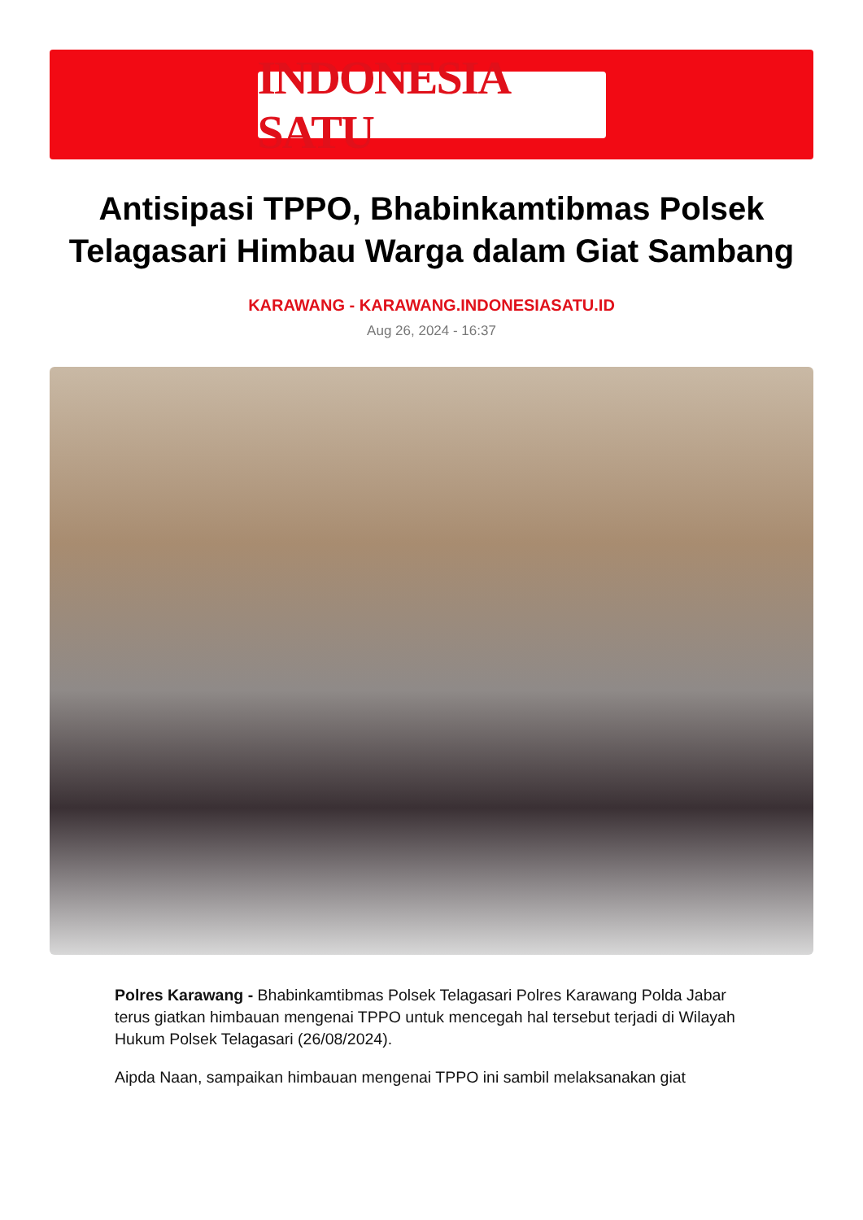INDONESIA SATU
Antisipasi TPPO, Bhabinkamtibmas Polsek Telagasari Himbau Warga dalam Giat Sambang
KARAWANG - KARAWANG.INDONESIASATU.ID
Aug 26, 2024 - 16:37
Polres Karawang - Bhabinkamtibmas Polsek Telagasari Polres Karawang Polda Jabar terus giatkan himbauan mengenai TPPO untuk mencegah hal tersebut terjadi di Wilayah Hukum Polsek Telagasari (26/08/2024).
Aipda Naan, sampaikan himbauan mengenai TPPO ini sambil melaksanakan giat